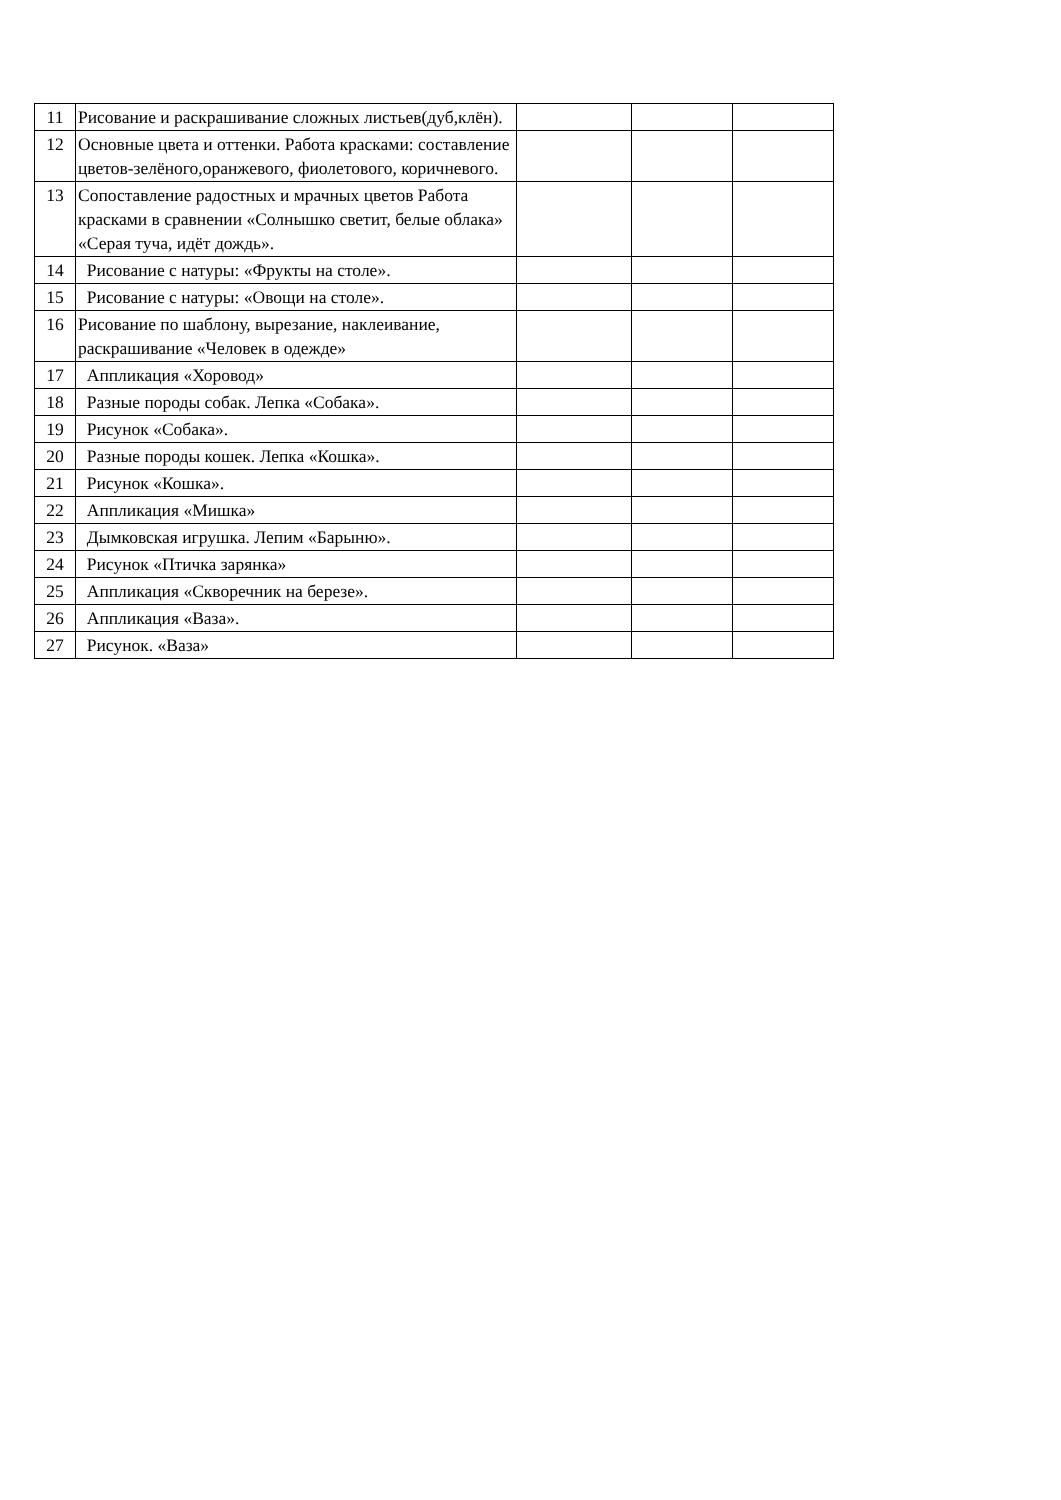| 11 | Рисование и раскрашивание сложных листьев(дуб,клён). | | | |
| 12 | Основные цвета и оттенки. Работа красками: составление цветов-зелёного,оранжевого, фиолетового, коричневого. | | | |
| 13 | Сопоставление радостных и мрачных цветов Работа красками в сравнении «Солнышко светит, белые облака» «Серая туча, идёт дождь». | | | |
| 14 | Рисование с натуры: «Фрукты на столе». | | | |
| 15 | Рисование с натуры: «Овощи на столе». | | | |
| 16 | Рисование по шаблону, вырезание, наклеивание, раскрашивание «Человек в одежде» | | | |
| 17 | Аппликация «Хоровод» | | | |
| 18 | Разные породы собак. Лепка «Собака». | | | |
| 19 | Рисунок «Собака». | | | |
| 20 | Разные породы кошек. Лепка «Кошка». | | | |
| 21 | Рисунок «Кошка». | | | |
| 22 | Аппликация «Мишка» | | | |
| 23 | Дымковская игрушка. Лепим «Барыню». | | | |
| 24 | Рисунок «Птичка зарянка» | | | |
| 25 | Аппликация «Скворечник на березе». | | | |
| 26 | Аппликация «Ваза». | | | |
| 27 | Рисунок. «Ваза» | | | |